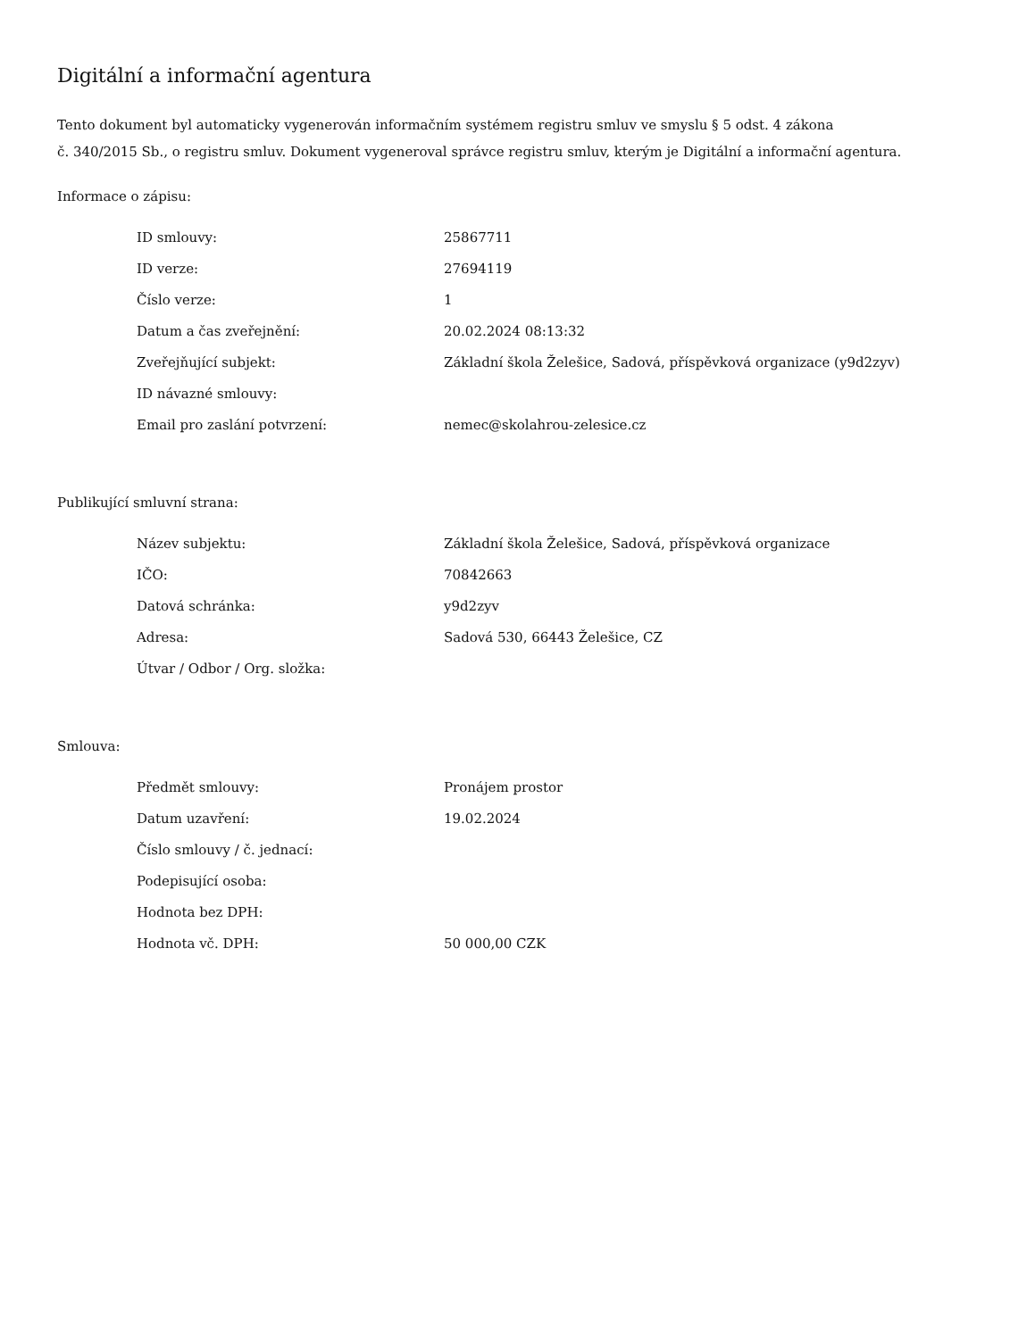Digitální a informační agentura
Tento dokument byl automaticky vygenerován informačním systémem registru smluv ve smyslu § 5 odst. 4 zákona
č. 340/2015 Sb., o registru smluv. Dokument vygeneroval správce registru smluv, kterým je Digitální a informační agentura.
Informace o zápisu:
| ID smlouvy: | 25867711 |
| ID verze: | 27694119 |
| Číslo verze: | 1 |
| Datum a čas zveřejnění: | 20.02.2024 08:13:32 |
| Zveřejňující subjekt: | Základní škola Želešice, Sadová, příspěvková organizace (y9d2zyv) |
| ID návazné smlouvy: | |
| Email pro zaslání potvrzení: | nemec@skolahrou-zelesice.cz |
Publikující smluvní strana:
| Název subjektu: | Základní škola Želešice, Sadová, příspěvková organizace |
| IČO: | 70842663 |
| Datová schránka: | y9d2zyv |
| Adresa: | Sadová 530, 66443 Želešice, CZ |
| Útvar / Odbor / Org. složka: | |
Smlouva:
| Předmět smlouvy: | Pronájem prostor |
| Datum uzavření: | 19.02.2024 |
| Číslo smlouvy / č. jednací: | |
| Podepisující osoba: | |
| Hodnota bez DPH: | |
| Hodnota vč. DPH: | 50 000,00 CZK |